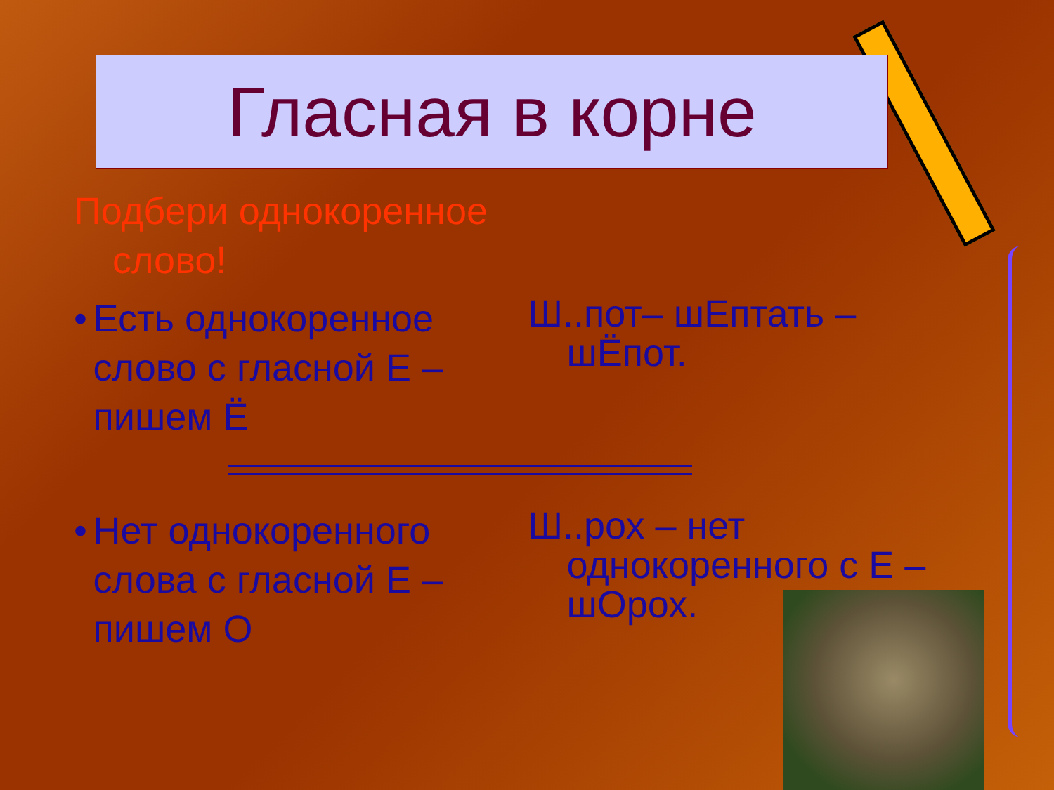Гласная в корне
Подбери однокоренное
слово!
• Есть однокоренное слово с гласной Е – пишем Ё
Ш..пот– шЕптать – шЁпот.
• Нет однокоренного слова с гласной Е – пишем О
Ш..рох – нет однокоренного с Е – шОрох.